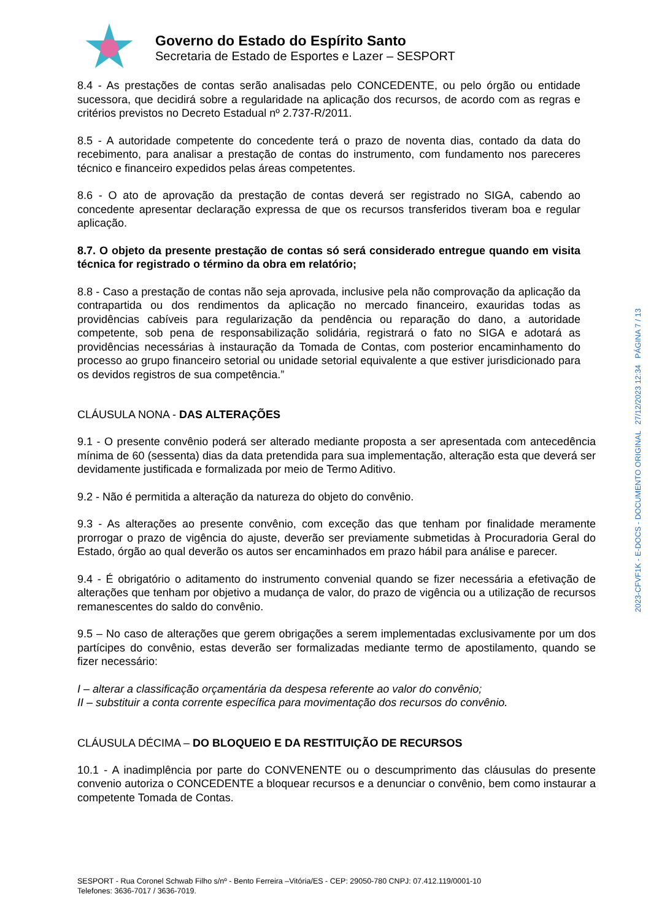Governo do Estado do Espírito Santo
Secretaria de Estado de Esportes e Lazer – SESPORT
8.4 - As prestações de contas serão analisadas pelo CONCEDENTE, ou pelo órgão ou entidade sucessora, que decidirá sobre a regularidade na aplicação dos recursos, de acordo com as regras e critérios previstos no Decreto Estadual nº 2.737-R/2011.
8.5 - A autoridade competente do concedente terá o prazo de noventa dias, contado da data do recebimento, para analisar a prestação de contas do instrumento, com fundamento nos pareceres técnico e financeiro expedidos pelas áreas competentes.
8.6 - O ato de aprovação da prestação de contas deverá ser registrado no SIGA, cabendo ao concedente apresentar declaração expressa de que os recursos transferidos tiveram boa e regular aplicação.
8.7. O objeto da presente prestação de contas só será considerado entregue quando em visita técnica for registrado o término da obra em relatório;
8.8 - Caso a prestação de contas não seja aprovada, inclusive pela não comprovação da aplicação da contrapartida ou dos rendimentos da aplicação no mercado financeiro, exauridas todas as providências cabíveis para regularização da pendência ou reparação do dano, a autoridade competente, sob pena de responsabilização solidária, registrará o fato no SIGA e adotará as providências necessárias à instauração da Tomada de Contas, com posterior encaminhamento do processo ao grupo financeiro setorial ou unidade setorial equivalente a que estiver jurisdicionado para os devidos registros de sua competência.”
CLÁUSULA NONA - DAS ALTERAÇÕES
9.1 - O presente convênio poderá ser alterado mediante proposta a ser apresentada com antecedência mínima de 60 (sessenta) dias da data pretendida para sua implementação, alteração esta que deverá ser devidamente justificada e formalizada por meio de Termo Aditivo.
9.2 - Não é permitida a alteração da natureza do objeto do convênio.
9.3 - As alterações ao presente convênio, com exceção das que tenham por finalidade meramente prorrogar o prazo de vigência do ajuste, deverão ser previamente submetidas à Procuradoria Geral do Estado, órgão ao qual deverão os autos ser encaminhados em prazo hábil para análise e parecer.
9.4 - É obrigatório o aditamento do instrumento convenial quando se fizer necessária a efetivação de alterações que tenham por objetivo a mudança de valor, do prazo de vigência ou a utilização de recursos remanescentes do saldo do convênio.
9.5 – No caso de alterações que gerem obrigações a serem implementadas exclusivamente por um dos partícipes do convênio, estas deverão ser formalizadas mediante termo de apostilamento, quando se fizer necessário:
I – alterar a classificação orçamentária da despesa referente ao valor do convênio;
II – substituir a conta corrente específica para movimentação dos recursos do convênio.
CLÁUSULA DÉCIMA – DO BLOQUEIO E DA RESTITUIÇÃO DE RECURSOS
10.1 - A inadimplência por parte do CONVENENTE ou o descumprimento das cláusulas do presente convenio autoriza o CONCEDENTE a bloquear recursos e a denunciar o convênio, bem como instaurar a competente Tomada de Contas.
SESPORT - Rua Coronel Schwab Filho s/nº - Bento Ferreira –Vitória/ES - CEP: 29050-780 CNPJ: 07.412.119/0001-10
Telefones: 3636-7017 / 3636-7019.
2023-CFVF1K - E-DOCS - DOCUMENTO ORIGINAL 27/12/2023 12:34 PÁGINA 7 / 13